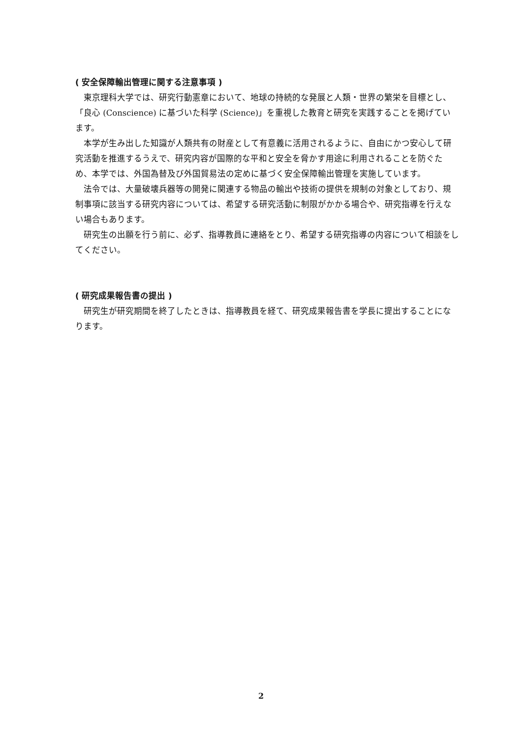( 安全保障輸出管理に関する注意事項 )
東京理科大学では、研究行動憲章において、地球の持続的な発展と人類・世界の繁栄を目標とし、「良心 (Conscience) に基づいた科学 (Science)」を重視した教育と研究を実践することを掲げています。
本学が生み出した知識が人類共有の財産として有意義に活用されるように、自由にかつ安心して研究活動を推進するうえで、研究内容が国際的な平和と安全を脅かす用途に利用されることを防ぐため、本学では、外国為替及び外国貿易法の定めに基づく安全保障輸出管理を実施しています。
法令では、大量破壊兵器等の開発に関連する物品の輸出や技術の提供を規制の対象としており、規制事項に該当する研究内容については、希望する研究活動に制限がかかる場合や、研究指導を行えない場合もあります。
研究生の出願を行う前に、必ず、指導教員に連絡をとり、希望する研究指導の内容について相談をしてください。
( 研究成果報告書の提出 )
研究生が研究期間を終了したときは、指導教員を経て、研究成果報告書を学長に提出することになります。
2